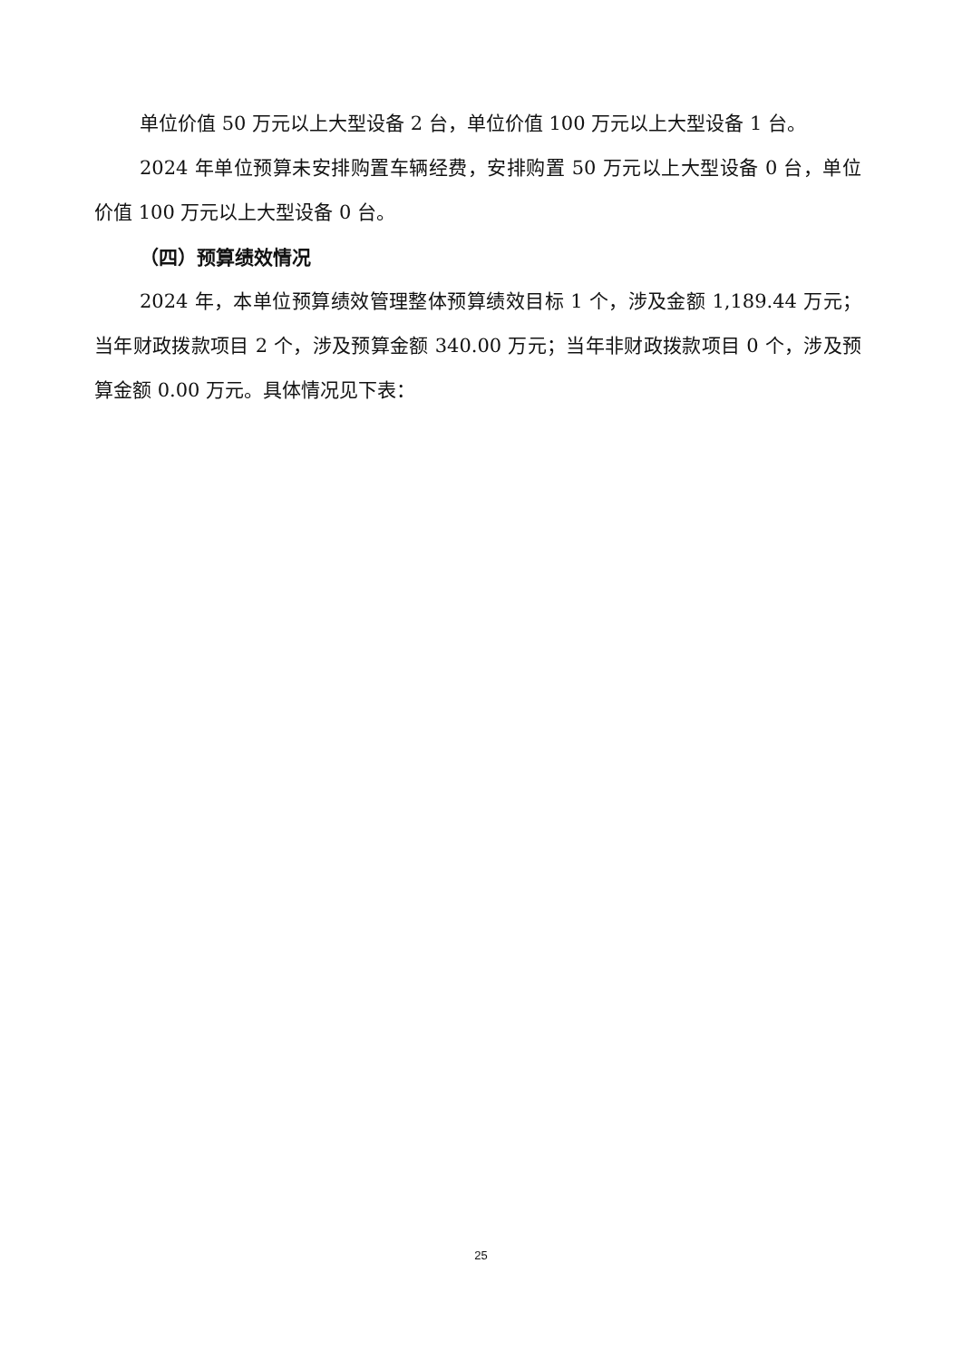单位价值 50 万元以上大型设备 2 台，单位价值 100 万元以上大型设备 1 台。
2024 年单位预算未安排购置车辆经费，安排购置 50 万元以上大型设备 0 台，单位价值 100 万元以上大型设备 0 台。
（四）预算绩效情况
2024 年，本单位预算绩效管理整体预算绩效目标 1 个，涉及金额 1,189.44 万元；当年财政拨款项目 2 个，涉及预算金额 340.00 万元；当年非财政拨款项目 0 个，涉及预算金额 0.00 万元。具体情况见下表：
25